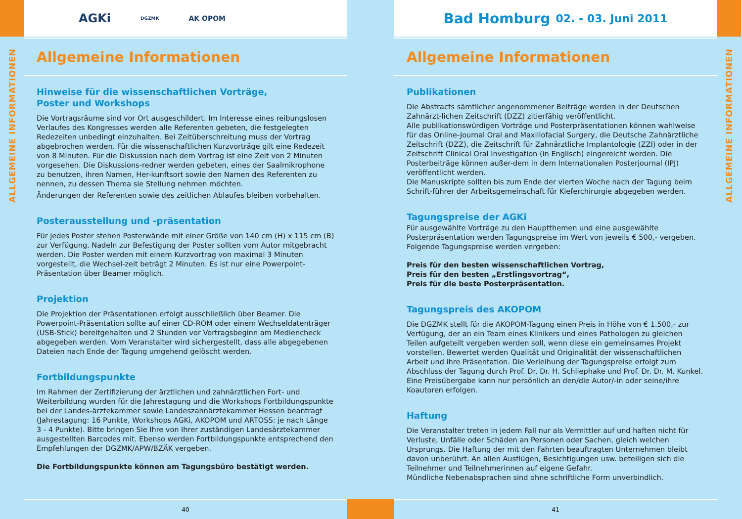ALLGEMEINE INFORMATIONEN
AGKi DGZMK AK OPOM
Allgemeine Informationen
Hinweise für die wissenschaftlichen Vorträge,
Poster und Workshops
Die Vortragsräume sind vor Ort ausgeschildert. Im Interesse eines reibungslosen Verlaufes des Kongresses werden alle Referenten gebeten, die festgelegten Redezeiten unbedingt einzuhalten. Bei Zeitüberschreitung muss der Vortrag abgebrochen werden. Für die wissenschaftlichen Kurzvorträge gilt eine Redezeit von 8 Minuten. Für die Diskussion nach dem Vortrag ist eine Zeit von 2 Minuten vorgesehen. Die Diskussions-redner werden gebeten, eines der Saalmikrophone zu benutzen, ihren Namen, Her-kunftsort sowie den Namen des Referenten zu nennen, zu dessen Thema sie Stellung nehmen möchten.
Änderungen der Referenten sowie des zeitlichen Ablaufes bleiben vorbehalten.
Posterausstellung und -präsentation
Für jedes Poster stehen Posterwände mit einer Größe von 140 cm (H) x 115 cm (B) zur Verfügung. Nadeln zur Befestigung der Poster sollten vom Autor mitgebracht werden. Die Poster werden mit einem Kurzvortrag von maximal 3 Minuten vorgestellt, die Wechsel-zeit beträgt 2 Minuten. Es ist nur eine Powerpoint-Präsentation über Beamer möglich.
Projektion
Die Projektion der Präsentationen erfolgt ausschließlich über Beamer. Die Powerpoint-Präsentation sollte auf einer CD-ROM oder einem Wechseldatenträger (USB-Stick) bereitgehalten und 2 Stunden vor Vortragsbeginn am Mediencheck abgegeben werden. Vom Veranstalter wird sichergestellt, dass alle abgegebenen Dateien nach Ende der Tagung umgehend gelöscht werden.
Fortbildungspunkte
Im Rahmen der Zertifizierung der ärztlichen und zahnärztlichen Fort- und Weiterbildung wurden für die Jahrestagung und die Workshops Fortbildungspunkte bei der Landes-ärztekammer sowie Landeszahnärztekammer Hessen beantragt (Jahrestagung: 16 Punkte, Workshops AGKi, AKOPOM und ARTOSS: je nach Länge 3 - 4 Punkte). Bitte bringen Sie Ihre von Ihrer zuständigen Landesärztekammer ausgestellten Barcodes mit. Ebenso werden Fortbildungspunkte entsprechend den Empfehlungen der DGZMK/APW/BZÄK vergeben.
Die Fortbildungspunkte können am Tagungsbüro bestätigt werden.
40
Bad Homburg 02. - 03. Juni 2011
Allgemeine Informationen
Publikationen
Die Abstracts sämtlicher angenommener Beiträge werden in der Deutschen Zahnärzt-lichen Zeitschrift (DZZ) zitierfähig veröffentlicht.
Alle publikationswürdigen Vorträge und Posterpräsentationen können wahlweise für das Online-Journal Oral and Maxillofacial Surgery, die Deutsche Zahnärztliche Zeitschrift (DZZ), die Zeitschrift für Zahnärztliche Implantologie (ZZI) oder in der Zeitschrift Clinical Oral Investigation (in Englisch) eingereicht werden. Die Posterbeiträge können außer-dem in dem Internationalen Posterjournal (IPJ) veröffentlicht werden.
Die Manuskripte sollten bis zum Ende der vierten Woche nach der Tagung beim Schrift-führer der Arbeitsgemeinschaft für Kieferchirurgie abgegeben werden.
Tagungspreise der AGKi
Für ausgewählte Vorträge zu den Hauptthemen und eine ausgewählte Posterpräsentation werden Tagungspreise im Wert von jeweils € 500,- vergeben. Folgende Tagungspreise werden vergeben:
Preis für den besten wissenschaftlichen Vortrag,
Preis für den besten „Erstlingsvortrag“,
Preis für die beste Posterpräsentation.
Tagungspreis des AKOPOM
Die DGZMK stellt für die AKOPOM-Tagung einen Preis in Höhe von € 1.500,- zur Verfügung, der an ein Team eines Klinikers und eines Pathologen zu gleichen Teilen aufgeteilt vergeben werden soll, wenn diese ein gemeinsames Projekt vorstellen. Bewertet werden Qualität und Originalität der wissenschaftlichen Arbeit und ihre Präsentation. Die Verleihung der Tagungspreise erfolgt zum Abschluss der Tagung durch Prof. Dr. Dr. H. Schliephake und Prof. Dr. Dr. M. Kunkel.
Eine Preisübergabe kann nur persönlich an den/die Autor/-in oder seine/ihre Koautoren erfolgen.
Haftung
Die Veranstalter treten in jedem Fall nur als Vermittler auf und haften nicht für Verluste, Unfälle oder Schäden an Personen oder Sachen, gleich welchen Ursprungs. Die Haftung der mit den Fahrten beauftragten Unternehmen bleibt davon unberührt. An allen Ausflügen, Besichtigungen usw. beteiligen sich die Teilnehmer und Teilnehmerinnen auf eigene Gefahr.
Mündliche Nebenabsprachen sind ohne schriftliche Form unverbindlich.
41
ALLGEMEINE INFORMATIONEN